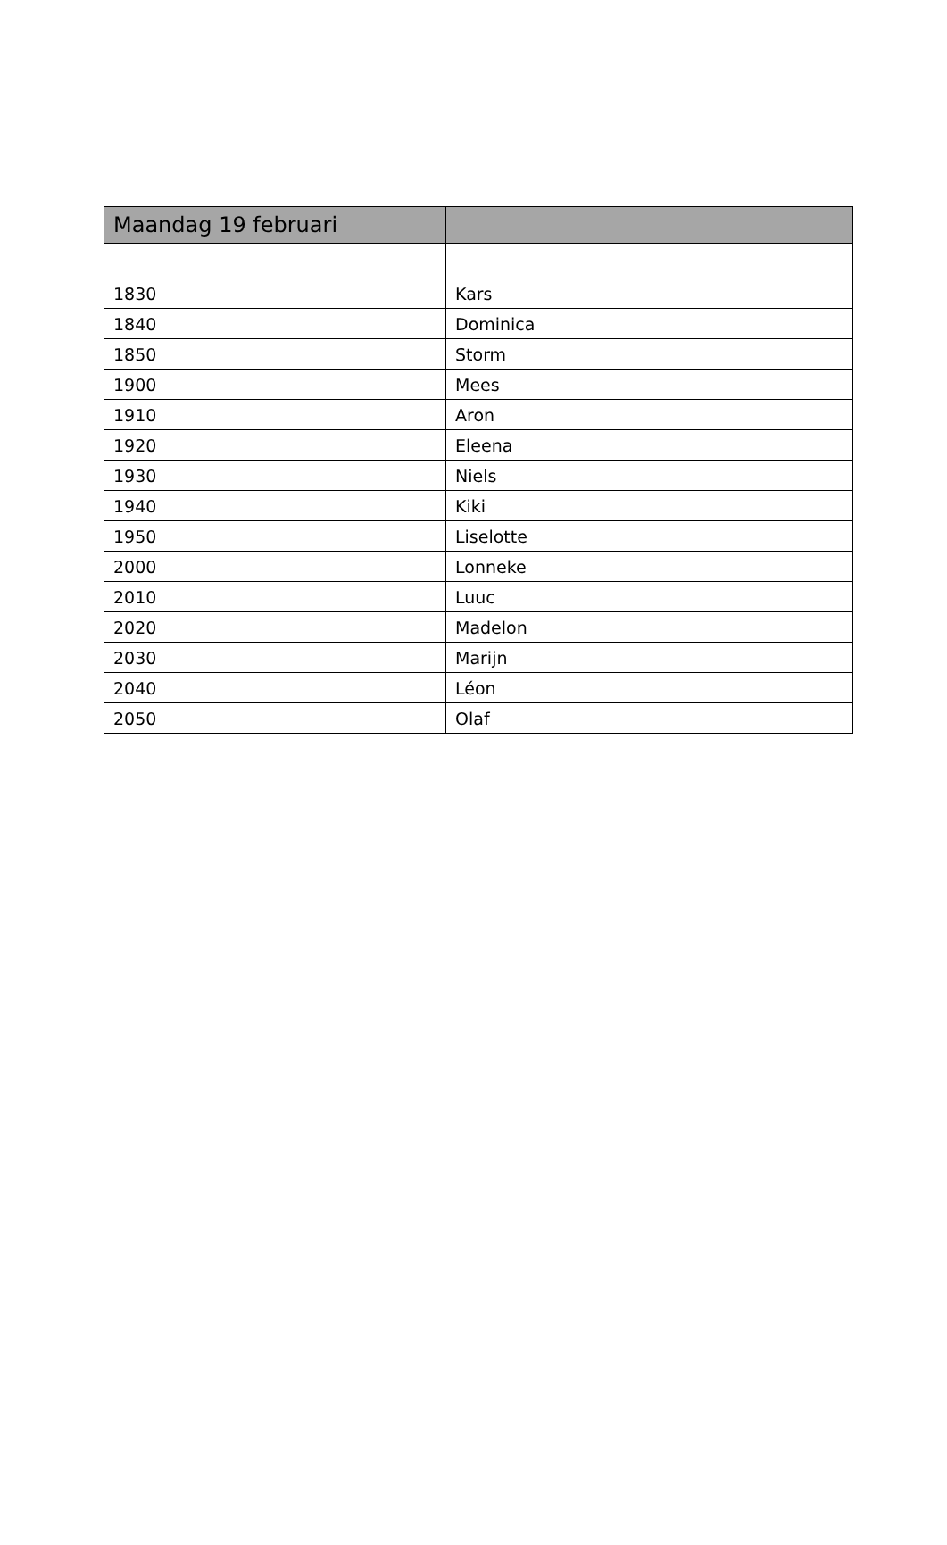| Maandag 19 februari | |
| --- | --- |
| 1830 | Kars |
| 1840 | Dominica |
| 1850 | Storm |
| 1900 | Mees |
| 1910 | Aron |
| 1920 | Eleena |
| 1930 | Niels |
| 1940 | Kiki |
| 1950 | Liselotte |
| 2000 | Lonneke |
| 2010 | Luuc |
| 2020 | Madelon |
| 2030 | Marijn |
| 2040 | Léon |
| 2050 | Olaf |